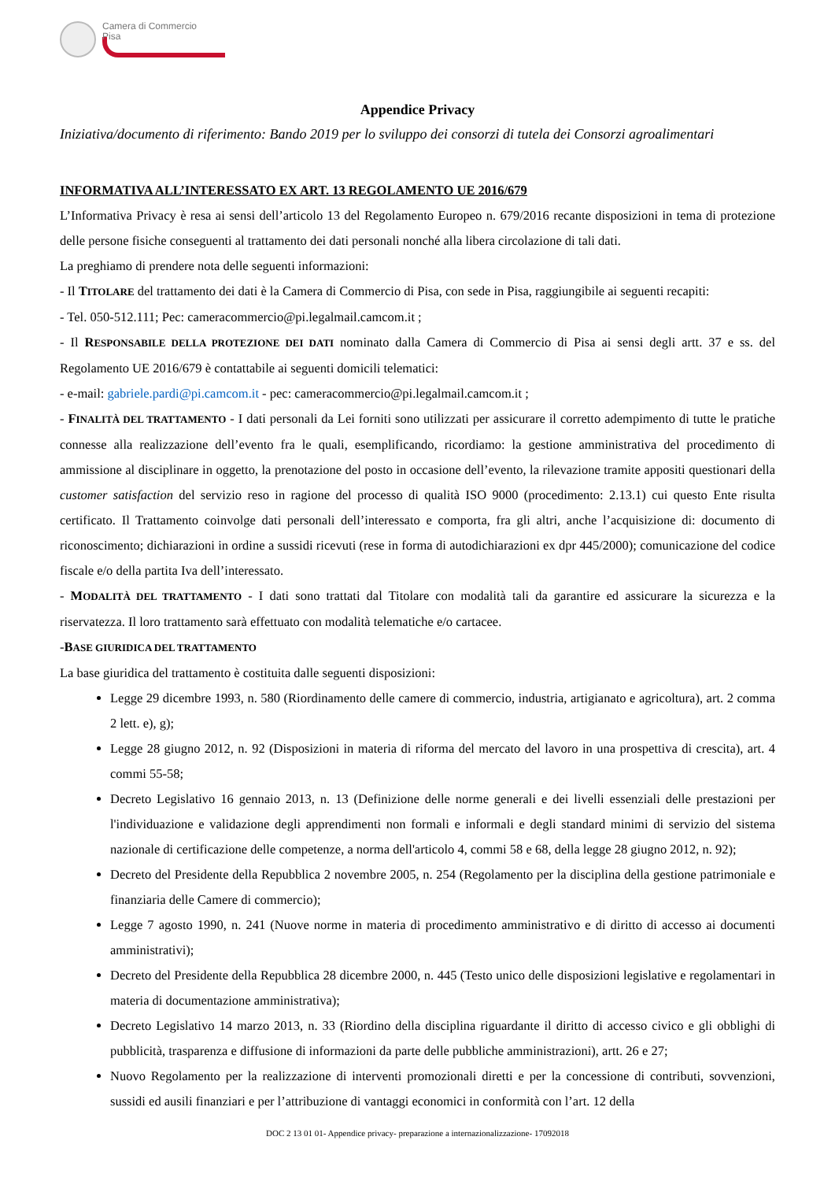Camera di Commercio
Pisa
Appendice Privacy
Iniziativa/documento di riferimento: Bando 2019 per lo sviluppo dei consorzi di tutela dei Consorzi agroalimentari
INFORMATIVA ALL’INTERESSATO EX ART. 13 REGOLAMENTO UE 2016/679
L’Informativa Privacy è resa ai sensi dell’articolo 13 del Regolamento Europeo n. 679/2016 recante disposizioni in tema di protezione delle persone fisiche conseguenti al trattamento dei dati personali nonché alla libera circolazione di tali dati.
La preghiamo di prendere nota delle seguenti informazioni:
- Il TITOLARE del trattamento dei dati è la Camera di Commercio di Pisa, con sede in Pisa, raggiungibile ai seguenti recapiti:
- Tel. 050-512.111; Pec: cameracommercio@pi.legalmail.camcom.it ;
- Il RESPONSABILE DELLA PROTEZIONE DEI DATI nominato dalla Camera di Commercio di Pisa ai sensi degli artt. 37 e ss. del Regolamento UE 2016/679 è contattabile ai seguenti domicili telematici:
- e-mail: gabriele.pardi@pi.camcom.it - pec: cameracommercio@pi.legalmail.camcom.it ;
- FINALITÀ DEL TRATTAMENTO - I dati personali da Lei forniti sono utilizzati per assicurare il corretto adempimento di tutte le pratiche connesse alla realizzazione dell’evento fra le quali, esemplificando, ricordiamo: la gestione amministrativa del procedimento di ammissione al disciplinare in oggetto, la prenotazione del posto in occasione dell’evento, la rilevazione tramite appositi questionari della customer satisfaction del servizio reso in ragione del processo di qualità ISO 9000 (procedimento: 2.13.1) cui questo Ente risulta certificato. Il Trattamento coinvolge dati personali dell’interessato e comporta, fra gli altri, anche l’acquisizione di: documento di riconoscimento; dichiarazioni in ordine a sussidi ricevuti (rese in forma di autodichiarazioni ex dpr 445/2000); comunicazione del codice fiscale e/o della partita Iva dell’interessato.
- MODALITÀ DEL TRATTAMENTO - I dati sono trattati dal Titolare con modalità tali da garantire ed assicurare la sicurezza e la riservatezza. Il loro trattamento sarà effettuato con modalità telematiche e/o cartacee.
-BASE GIURIDICA DEL TRATTAMENTO
La base giuridica del trattamento è costituita dalle seguenti disposizioni:
Legge 29 dicembre 1993, n. 580 (Riordinamento delle camere di commercio, industria, artigianato e agricoltura), art. 2 comma 2 lett. e), g);
Legge 28 giugno 2012, n. 92 (Disposizioni in materia di riforma del mercato del lavoro in una prospettiva di crescita), art. 4 commi 55-58;
Decreto Legislativo 16 gennaio 2013, n. 13 (Definizione delle norme generali e dei livelli essenziali delle prestazioni per l'individuazione e validazione degli apprendimenti non formali e informali e degli standard minimi di servizio del sistema nazionale di certificazione delle competenze, a norma dell'articolo 4, commi 58 e 68, della legge 28 giugno 2012, n. 92);
Decreto del Presidente della Repubblica 2 novembre 2005, n. 254 (Regolamento per la disciplina della gestione patrimoniale e finanziaria delle Camere di commercio);
Legge 7 agosto 1990, n. 241 (Nuove norme in materia di procedimento amministrativo e di diritto di accesso ai documenti amministrativi);
Decreto del Presidente della Repubblica 28 dicembre 2000, n. 445 (Testo unico delle disposizioni legislative e regolamentari in materia di documentazione amministrativa);
Decreto Legislativo 14 marzo 2013, n. 33 (Riordino della disciplina riguardante il diritto di accesso civico e gli obblighi di pubblicità, trasparenza e diffusione di informazioni da parte delle pubbliche amministrazioni), artt. 26 e 27;
Nuovo Regolamento per la realizzazione di interventi promozionali diretti e per la concessione di contributi, sovvenzioni, sussidi ed ausili finanziari e per l’attribuzione di vantaggi economici in conformità con l’art. 12 della
DOC 2 13 01 01- Appendice privacy- preparazione a internazionalizzazione- 17092018